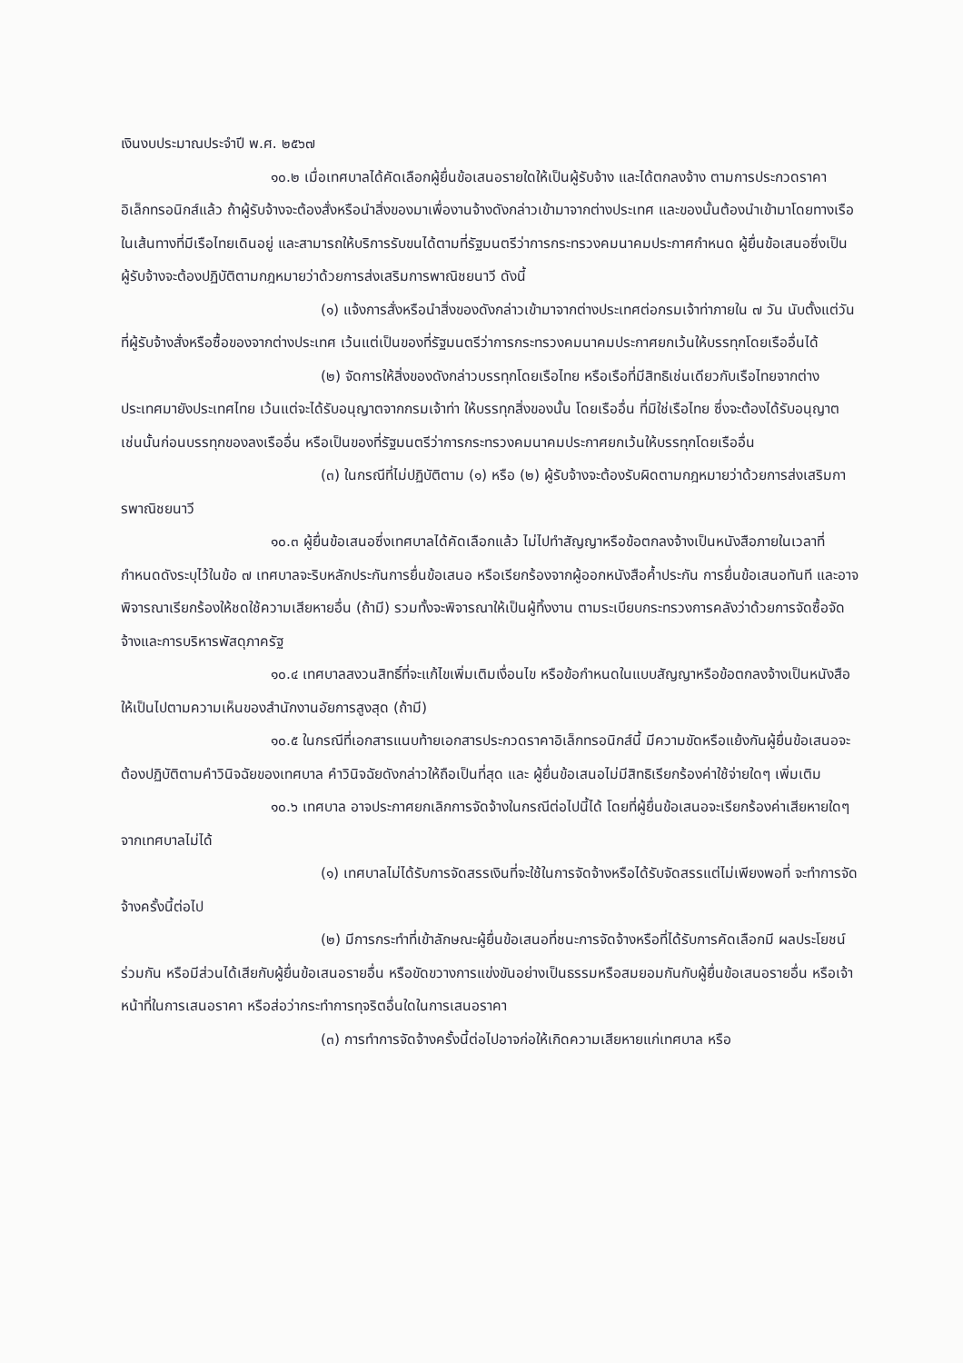เงินงบประมาณประจำปี พ.ศ. ๒๕๖๗
๑๐.๒ เมื่อเทศบาลได้คัดเลือกผู้ยื่นข้อเสนอรายใดให้เป็นผู้รับจ้าง และได้ตกลงจ้าง ตามการประกวดราคาอิเล็กทรอนิกส์แล้ว ถ้าผู้รับจ้างจะต้องสั่งหรือนำสิ่งของมาเพื่องานจ้างดังกล่าวเข้ามาจากต่างประเทศ และของนั้นต้องนำเข้ามาโดยทางเรือในเส้นทางที่มีเรือไทยเดินอยู่ และสามารถให้บริการรับขนได้ตามที่รัฐมนตรีว่าการกระทรวงคมนาคมประกาศกำหนด ผู้ยื่นข้อเสนอซึ่งเป็นผู้รับจ้างจะต้องปฏิบัติตามกฎหมายว่าด้วยการส่งเสริมการพาณิชยนาวี ดังนี้
(๑) แจ้งการสั่งหรือนำสิ่งของดังกล่าวเข้ามาจากต่างประเทศต่อกรมเจ้าท่าภายใน ๗ วัน นับตั้งแต่วันที่ผู้รับจ้างสั่งหรือซื้อของจากต่างประเทศ เว้นแต่เป็นของที่รัฐมนตรีว่าการกระทรวงคมนาคมประกาศยกเว้นให้บรรทุกโดยเรืออื่นได้
(๒) จัดการให้สิ่งของดังกล่าวบรรทุกโดยเรือไทย หรือเรือที่มีสิทธิเช่นเดียวกับเรือไทยจากต่างประเทศมายังประเทศไทย เว้นแต่จะได้รับอนุญาตจากกรมเจ้าท่า ให้บรรทุกสิ่งของนั้น โดยเรืออื่น ที่มิใช่เรือไทย ซึ่งจะต้องได้รับอนุญาตเช่นนั้นก่อนบรรทุกของลงเรืออื่น หรือเป็นของที่รัฐมนตรีว่าการกระทรวงคมนาคมประกาศยกเว้นให้บรรทุกโดยเรืออื่น
(๓) ในกรณีที่ไม่ปฏิบัติตาม (๑) หรือ (๒) ผู้รับจ้างจะต้องรับผิดตามกฎหมายว่าด้วยการส่งเสริมการพาณิชยนาวี
๑๐.๓ ผู้ยื่นข้อเสนอซึ่งเทศบาลได้คัดเลือกแล้ว ไม่ไปทำสัญญาหรือข้อตกลงจ้างเป็นหนังสือภายในเวลาที่กำหนดดังระบุไว้ในข้อ ๗ เทศบาลจะริบหลักประกันการยื่นข้อเสนอ หรือเรียกร้องจากผู้ออกหนังสือค้ำประกัน การยื่นข้อเสนอทันที และอาจพิจารณาเรียกร้องให้ชดใช้ความเสียหายอื่น (ถ้ามี) รวมทั้งจะพิจารณาให้เป็นผู้ทิ้งงาน ตามระเบียบกระทรวงการคลังว่าด้วยการจัดซื้อจัดจ้างและการบริหารพัสดุภาครัฐ
๑๐.๔ เทศบาลสงวนสิทธิ์ที่จะแก้ไขเพิ่มเติมเงื่อนไข หรือข้อกำหนดในแบบสัญญาหรือข้อตกลงจ้างเป็นหนังสือให้เป็นไปตามความเห็นของสำนักงานอัยการสูงสุด (ถ้ามี)
๑๐.๕ ในกรณีที่เอกสารแนบท้ายเอกสารประกวดราคาอิเล็กทรอนิกส์นี้ มีความขัดหรือแย้งกันผู้ยื่นข้อเสนอจะต้องปฏิบัติตามคำวินิจฉัยของเทศบาล คำวินิจฉัยดังกล่าวให้ถือเป็นที่สุด และ ผู้ยื่นข้อเสนอไม่มีสิทธิเรียกร้องค่าใช้จ่ายใดๆ เพิ่มเติม
๑๐.๖ เทศบาล อาจประกาศยกเลิกการจัดจ้างในกรณีต่อไปนี้ได้ โดยที่ผู้ยื่นข้อเสนอจะเรียกร้องค่าเสียหายใดๆ จากเทศบาลไม่ได้
(๑) เทศบาลไม่ได้รับการจัดสรรเงินที่จะใช้ในการจัดจ้างหรือได้รับจัดสรรแต่ไม่เพียงพอที่ จะทำการจัดจ้างครั้งนี้ต่อไป
(๒) มีการกระทำที่เข้าลักษณะผู้ยื่นข้อเสนอที่ชนะการจัดจ้างหรือที่ได้รับการคัดเลือกมี ผลประโยชน์ร่วมกัน หรือมีส่วนได้เสียกับผู้ยื่นข้อเสนอรายอื่น หรือขัดขวางการแข่งขันอย่างเป็นธรรมหรือสมยอมกันกับผู้ยื่นข้อเสนอรายอื่น หรือเจ้าหน้าที่ในการเสนอราคา หรือส่อว่ากระทำการทุจริตอื่นใดในการเสนอราคา
(๓) การทำการจัดจ้างครั้งนี้ต่อไปอาจก่อให้เกิดความเสียหายแก่เทศบาล หรือ